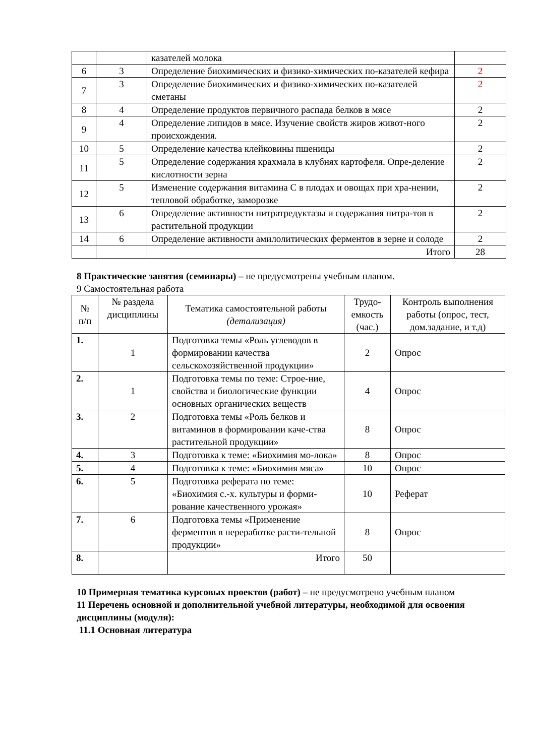| | | казателей молока | |
| 6 | 3 | Определение биохимических и физико-химических по-казателей кефира | 2 |
| 7 | 3 | Определение биохимических и физико-химических по-казателей сметаны | 2 |
| 8 | 4 | Определение продуктов первичного распада белков в мясе | 2 |
| 9 | 4 | Определение липидов в мясе. Изучение свойств жиров живот-ного происхождения. | 2 |
| 10 | 5 | Определение качества клейковины пшеницы | 2 |
| 11 | 5 | Определение содержания крахмала в клубнях картофеля. Опре-деление кислотности зерна | 2 |
| 12 | 5 | Изменение содержания витамина С в плодах и овощах при хра-нении, тепловой обработке, заморозке | 2 |
| 13 | 6 | Определение активности нитратредуктазы и содержания нитра-тов в растительной продукции | 2 |
| 14 | 6 | Определение активности амилолитических ферментов в зерне и солоде | 2 |
| | | Итого | 28 |
8 Практические занятия (семинары) – не предусмотрены учебным планом.
9 Самостоятельная работа
| № п/п | № раздела дисциплины | Тематика самостоятельной работы (детализация) | Трудо-емкость (час.) | Контроль выполнения работы (опрос, тест, дом.задание, и т.д) |
| --- | --- | --- | --- | --- |
| 1. | 1 | Подготовка темы «Роль углеводов в формировании качества сельскохозяйственной продукции» | 2 | Опрос |
| 2. | 1 | Подготовка темы по теме: Строе-ние, свойства и биологические функции основных органических веществ | 4 | Опрос |
| 3. | 2 | Подготовка темы «Роль белков и витаминов в формировании каче-ства растительной продукции» | 8 | Опрос |
| 4. | 3 | Подготовка к теме: «Биохимия мо-лока» | 8 | Опрос |
| 5. | 4 | Подготовка к теме: «Биохимия мяса» | 10 | Опрос |
| 6. | 5 | Подготовка реферата по теме: «Биохимия с.-х. культуры и форми-рование качественного урожая» | 10 | Реферат |
| 7. | 6 | Подготовка темы «Применение ферментов в переработке расти-тельной продукции» | 8 | Опрос |
| 8. | | Итого | 50 | |
10 Примерная тематика курсовых проектов (работ) – не предусмотрено учебным планом
11 Перечень основной и дополнительной учебной литературы, необходимой для освоения дисциплины (модуля):
11.1 Основная литература